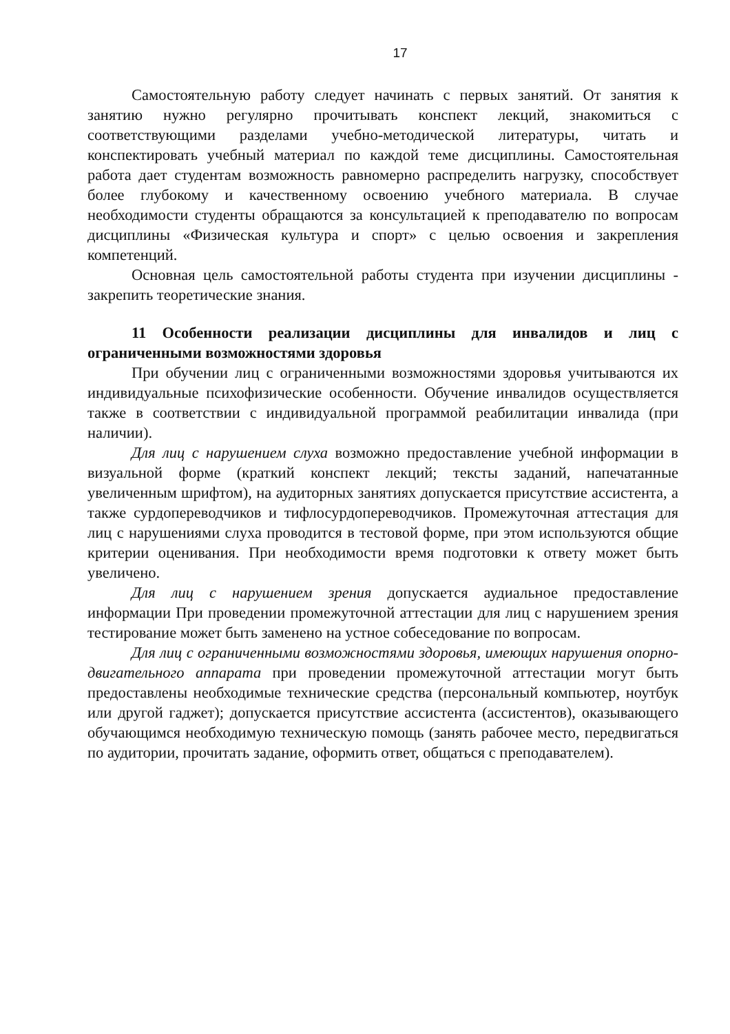17
Самостоятельную работу следует начинать с первых занятий. От занятия к занятию нужно регулярно прочитывать конспект лекций, знакомиться с соответствующими разделами учебно-методической литературы, читать и конспектировать учебный материал по каждой теме дисциплины. Самостоятельная работа дает студентам возможность равномерно распределить нагрузку, способствует более глубокому и качественному освоению учебного материала. В случае необходимости студенты обращаются за консультацией к преподавателю по вопросам дисциплины «Физическая культура и спорт» с целью освоения и закрепления компетенций.
Основная цель самостоятельной работы студента при изучении дисциплины - закрепить теоретические знания.
11 Особенности реализации дисциплины для инвалидов и лиц с ограниченными возможностями здоровья
При обучении лиц с ограниченными возможностями здоровья учитываются их индивидуальные психофизические особенности. Обучение инвалидов осуществляется также в соответствии с индивидуальной программой реабилитации инвалида (при наличии).
Для лиц с нарушением слуха возможно предоставление учебной информации в визуальной форме (краткий конспект лекций; тексты заданий, напечатанные увеличенным шрифтом), на аудиторных занятиях допускается присутствие ассистента, а также сурдопереводчиков и тифлосурдопереводчиков. Промежуточная аттестация для лиц с нарушениями слуха проводится в тестовой форме, при этом используются общие критерии оценивания. При необходимости время подготовки к ответу может быть увеличено.
Для лиц с нарушением зрения допускается аудиальное предоставление информации При проведении промежуточной аттестации для лиц с нарушением зрения тестирование может быть заменено на устное собеседование по вопросам.
Для лиц с ограниченными возможностями здоровья, имеющих нарушения опорно-двигательного аппарата при проведении промежуточной аттестации могут быть предоставлены необходимые технические средства (персональный компьютер, ноутбук или другой гаджет); допускается присутствие ассистента (ассистентов), оказывающего обучающимся необходимую техническую помощь (занять рабочее место, передвигаться по аудитории, прочитать задание, оформить ответ, общаться с преподавателем).